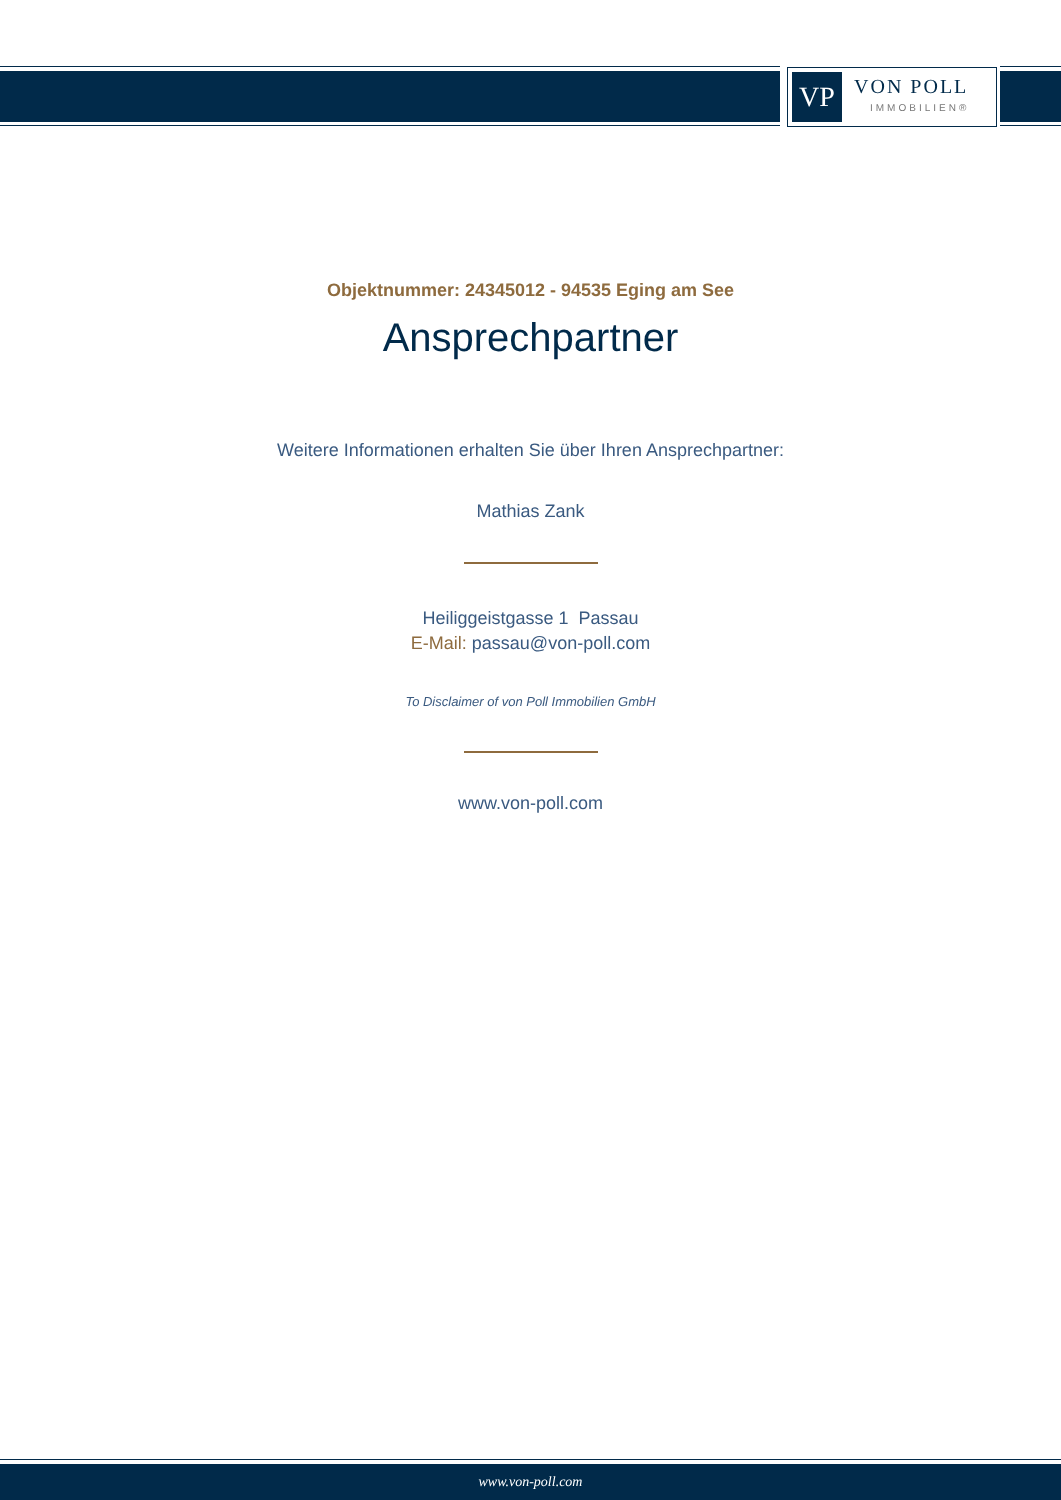VP
VON POLL
IMMOBILIEN®
Objektnummer: 24345012 - 94535 Eging am See
Ansprechpartner
Weitere Informationen erhalten Sie über Ihren Ansprechpartner:
Mathias Zank
Heiliggeistgasse 1 Passau
E-Mail: passau@von-poll.com
To Disclaimer of von Poll Immobilien GmbH
www.von-poll.com
www.von-poll.com